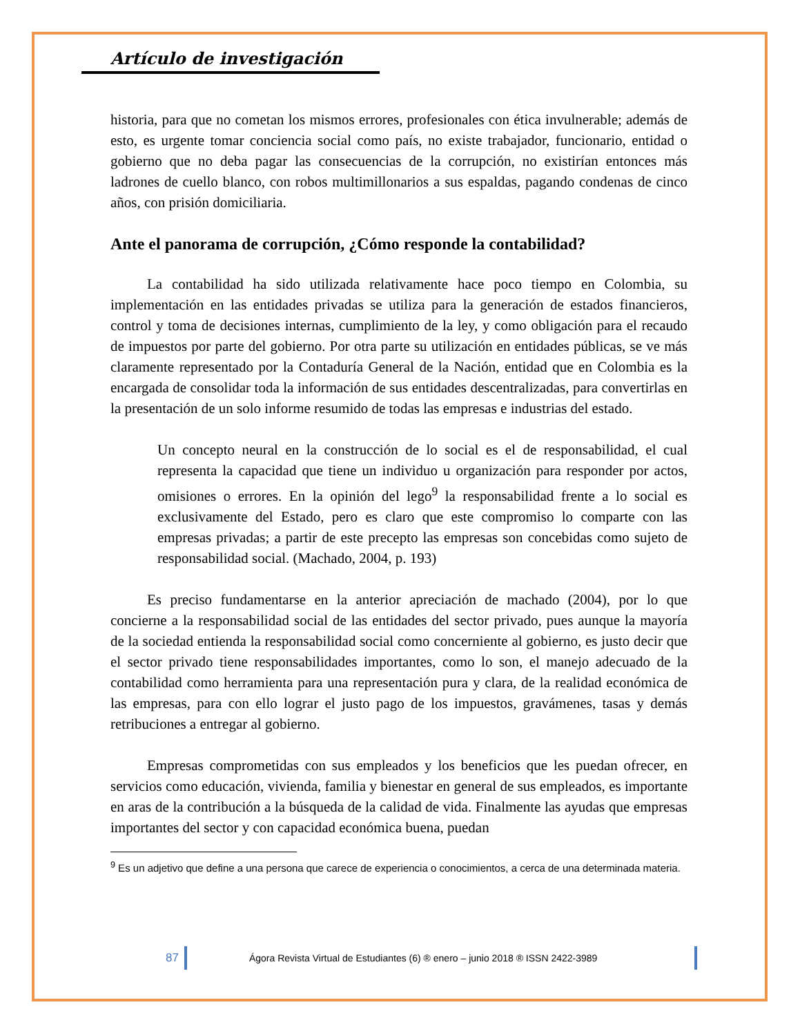Artículo de investigación
historia, para que no cometan los mismos errores, profesionales con ética invulnerable; además de esto, es urgente tomar conciencia social como país, no existe trabajador, funcionario, entidad o gobierno que no deba pagar las consecuencias de la corrupción, no existirían entonces más ladrones de cuello blanco, con robos multimillonarios a sus espaldas, pagando condenas de cinco años, con prisión domiciliaria.
Ante el panorama de corrupción, ¿Cómo responde la contabilidad?
La contabilidad ha sido utilizada relativamente hace poco tiempo en Colombia, su implementación en las entidades privadas se utiliza para la generación de estados financieros, control y toma de decisiones internas, cumplimiento de la ley, y como obligación para el recaudo de impuestos por parte del gobierno. Por otra parte su utilización en entidades públicas, se ve más claramente representado por la Contaduría General de la Nación, entidad que en Colombia es la encargada de consolidar toda la información de sus entidades descentralizadas, para convertirlas en la presentación de un solo informe resumido de todas las empresas e industrias del estado.
Un concepto neural en la construcción de lo social es el de responsabilidad, el cual representa la capacidad que tiene un individuo u organización para responder por actos, omisiones o errores. En la opinión del lego<sup>9</sup> la responsabilidad frente a lo social es exclusivamente del Estado, pero es claro que este compromiso lo comparte con las empresas privadas; a partir de este precepto las empresas son concebidas como sujeto de responsabilidad social. (Machado, 2004, p. 193)
Es preciso fundamentarse en la anterior apreciación de machado (2004), por lo que concierne a la responsabilidad social de las entidades del sector privado, pues aunque la mayoría de la sociedad entienda la responsabilidad social como concerniente al gobierno, es justo decir que el sector privado tiene responsabilidades importantes, como lo son, el manejo adecuado de la contabilidad como herramienta para una representación pura y clara, de la realidad económica de las empresas, para con ello lograr el justo pago de los impuestos, gravámenes, tasas y demás retribuciones a entregar al gobierno.
Empresas comprometidas con sus empleados y los beneficios que les puedan ofrecer, en servicios como educación, vivienda, familia y bienestar en general de sus empleados, es importante en aras de la contribución a la búsqueda de la calidad de vida. Finalmente las ayudas que empresas importantes del sector y con capacidad económica buena, puedan
<sup>9</sup> Es un adjetivo que define a una persona que carece de experiencia o conocimientos, a cerca de una determinada materia.
87 Ágora Revista Virtual de Estudiantes (6) ® enero – junio 2018 ® ISSN 2422-3989